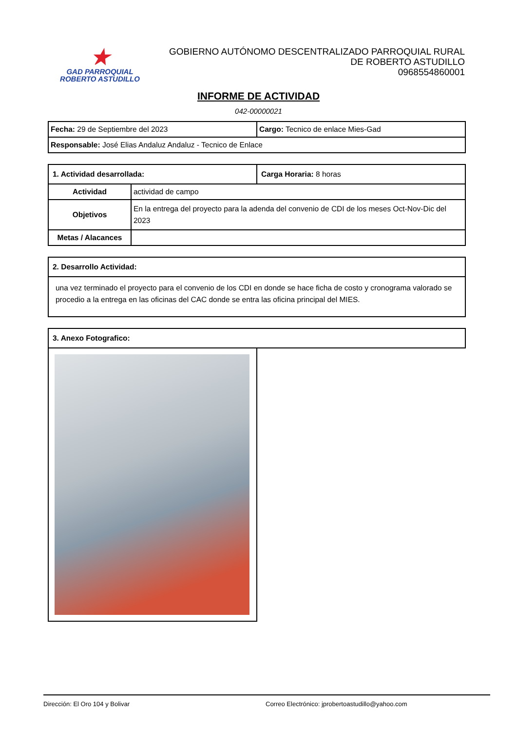★
GAD PARROQUIAL
ROBERTO ASTUDILLO
GOBIERNO AUTÓNOMO DESCENTRALIZADO PARROQUIAL RURAL
DE ROBERTO ASTUDILLO
0968554860001
INFORME DE ACTIVIDAD
042-00000021
| Fecha: 29 de Septiembre del 2023 | Cargo: Tecnico de enlace Mies-Gad |
| Responsable: José Elias Andaluz Andaluz - Tecnico de Enlace | |
| 1. Actividad desarrollada: | | Carga Horaria: 8 horas |
| Actividad | actividad de campo | |
| Objetivos | En la entrega del proyecto para la adenda del convenio de CDI de los meses Oct-Nov-Dic del 2023 | |
| Metas / Alacances | | |
| 2. Desarrollo Actividad: |
| una vez terminado el proyecto para el convenio de los CDI en donde se hace ficha de costo y cronograma valorado se procedio a la entrega en las oficinas del CAC donde se entra las oficina principal del MIES. |
| 3. Anexo Fotografico: | |
Dirección: El Oro 104 y Bolivar Correo Electrónico: jprobertoastudillo@yahoo.com